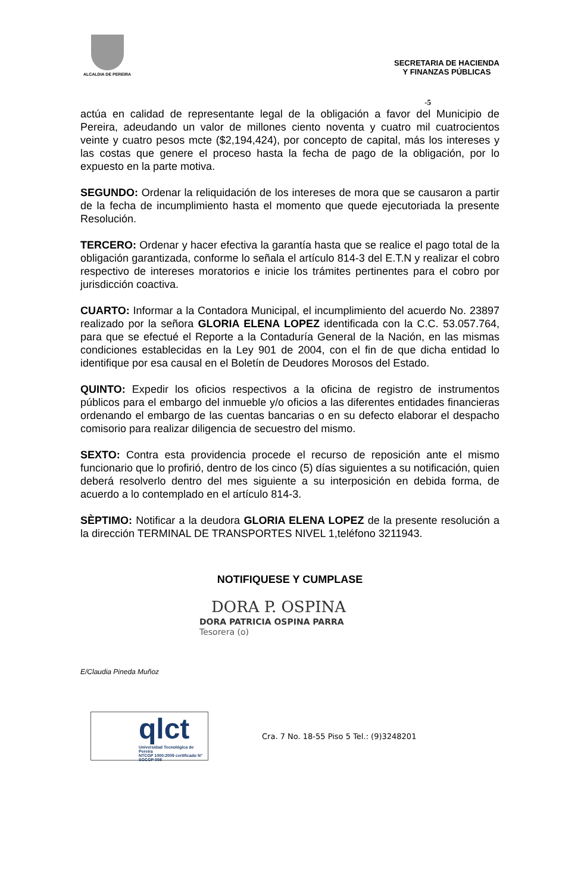ALCALDIA DE PEREIRA
SECRETARIA DE HACIENDA
Y FINANZAS PÚBLICAS
-5
actúa en calidad de representante legal de la obligación a favor del Municipio de Pereira, adeudando un valor de millones ciento noventa y cuatro mil cuatrocientos veinte y cuatro pesos mcte ($2,194,424), por concepto de capital, más los intereses y las costas que genere el proceso hasta la fecha de pago de la obligación, por lo expuesto en la parte motiva.
SEGUNDO: Ordenar la reliquidación de los intereses de mora que se causaron a partir de la fecha de incumplimiento hasta el momento que quede ejecutoriada la presente Resolución.
TERCERO: Ordenar y hacer efectiva la garantía hasta que se realice el pago total de la obligación garantizada, conforme lo señala el artículo 814-3 del E.T.N y realizar el cobro respectivo de intereses moratorios e inicie los trámites pertinentes para el cobro por jurisdicción coactiva.
CUARTO: Informar a la Contadora Municipal, el incumplimiento del acuerdo No. 23897 realizado por la señora GLORIA ELENA LOPEZ identificada con la C.C. 53.057.764, para que se efectué el Reporte a la Contaduría General de la Nación, en las mismas condiciones establecidas en la Ley 901 de 2004, con el fin de que dicha entidad lo identifique por esa causal en el Boletín de Deudores Morosos del Estado.
QUINTO: Expedir los oficios respectivos a la oficina de registro de instrumentos públicos para el embargo del inmueble y/o oficios a las diferentes entidades financieras ordenando el embargo de las cuentas bancarias o en su defecto elaborar el despacho comisorio para realizar diligencia de secuestro del mismo.
SEXTO: Contra esta providencia procede el recurso de reposición ante el mismo funcionario que lo profirió, dentro de los cinco (5) días siguientes a su notificación, quien deberá resolverlo dentro del mes siguiente a su interposición en debida forma, de acuerdo a lo contemplado en el artículo 814-3.
SÈPTIMO: Notificar a la deudora GLORIA ELENA LOPEZ de la presente resolución a la dirección TERMINAL DE TRANSPORTES NIVEL 1,teléfono 3211943.
NOTIFIQUESE Y CUMPLASE
DORA P. OSPINA
DORA PATRICIA OSPINA PARRA
Tesorera (o)
E/Claudia Pineda Muñoz
qlct
Universidad Tecnológica de Pereira
NTCGP 1000:2009 certificado N° SGCGP 008
Cra. 7 No. 18-55 Piso 5 Tel.: (9)3248201